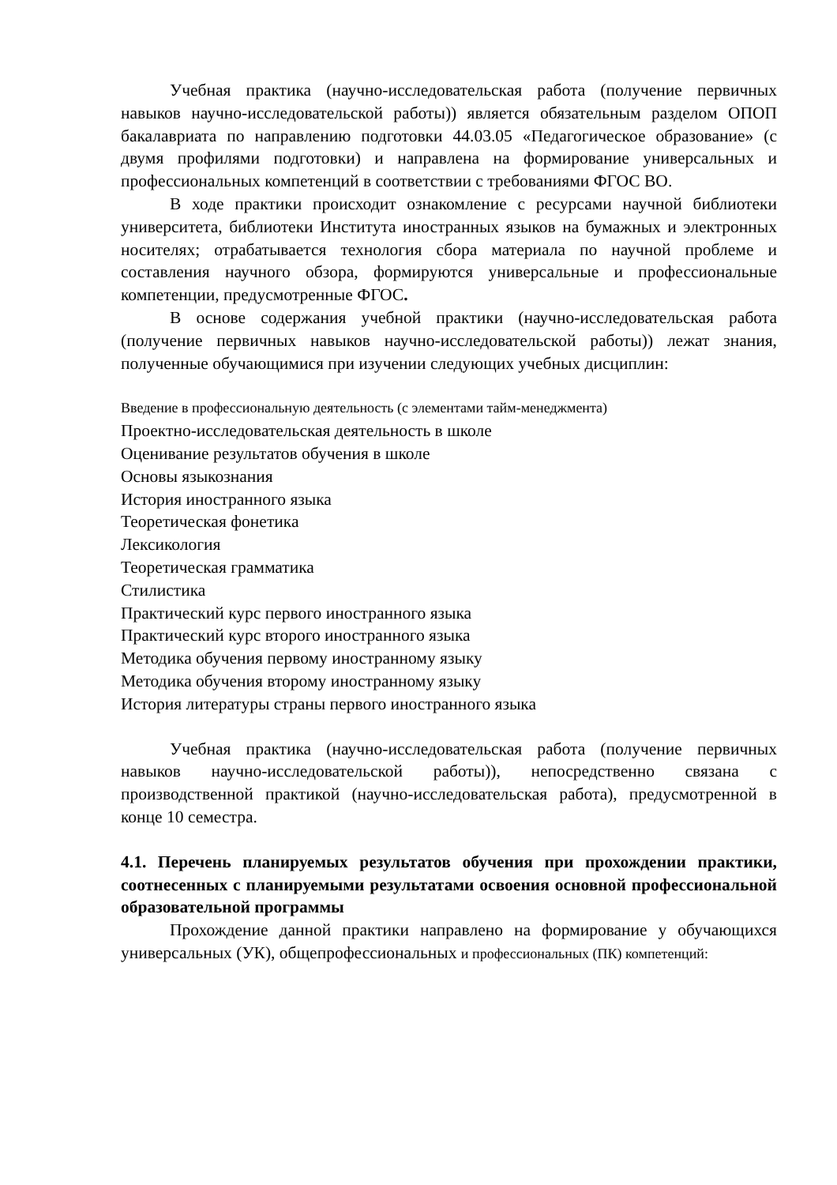Учебная практика (научно-исследовательская работа (получение первичных навыков научно-исследовательской работы)) является обязательным разделом ОПОП бакалавриата по направлению подготовки 44.03.05 «Педагогическое образование» (с двумя профилями подготовки) и направлена на формирование универсальных и профессиональных компетенций в соответствии с требованиями ФГОС ВО.
В ходе практики происходит ознакомление с ресурсами научной библиотеки университета, библиотеки Института иностранных языков на бумажных и электронных носителях; отрабатывается технология сбора материала по научной проблеме и составления научного обзора, формируются универсальные и профессиональные компетенции, предусмотренные ФГОС.
В основе содержания учебной практики (научно-исследовательская работа (получение первичных навыков научно-исследовательской работы)) лежат знания, полученные обучающимися при изучении следующих учебных дисциплин:
Введение в профессиональную деятельность (с элементами тайм-менеджмента)
Проектно-исследовательская деятельность в школе
Оценивание результатов обучения в школе
Основы языкознания
История иностранного языка
Теоретическая фонетика
Лексикология
Теоретическая грамматика
Стилистика
Практический курс первого иностранного языка
Практический курс второго иностранного языка
Методика обучения первому иностранному языку
Методика обучения второму иностранному языку
История литературы страны первого иностранного языка
Учебная практика (научно-исследовательская работа (получение первичных навыков научно-исследовательской работы)), непосредственно связана с производственной практикой (научно-исследовательская работа), предусмотренной в конце 10 семестра.
4.1. Перечень планируемых результатов обучения при прохождении практики, соотнесенных с планируемыми результатами освоения основной профессиональной образовательной программы
Прохождение данной практики направлено на формирование у обучающихся универсальных (УК), общепрофессиональных и профессиональных (ПК) компетенций: